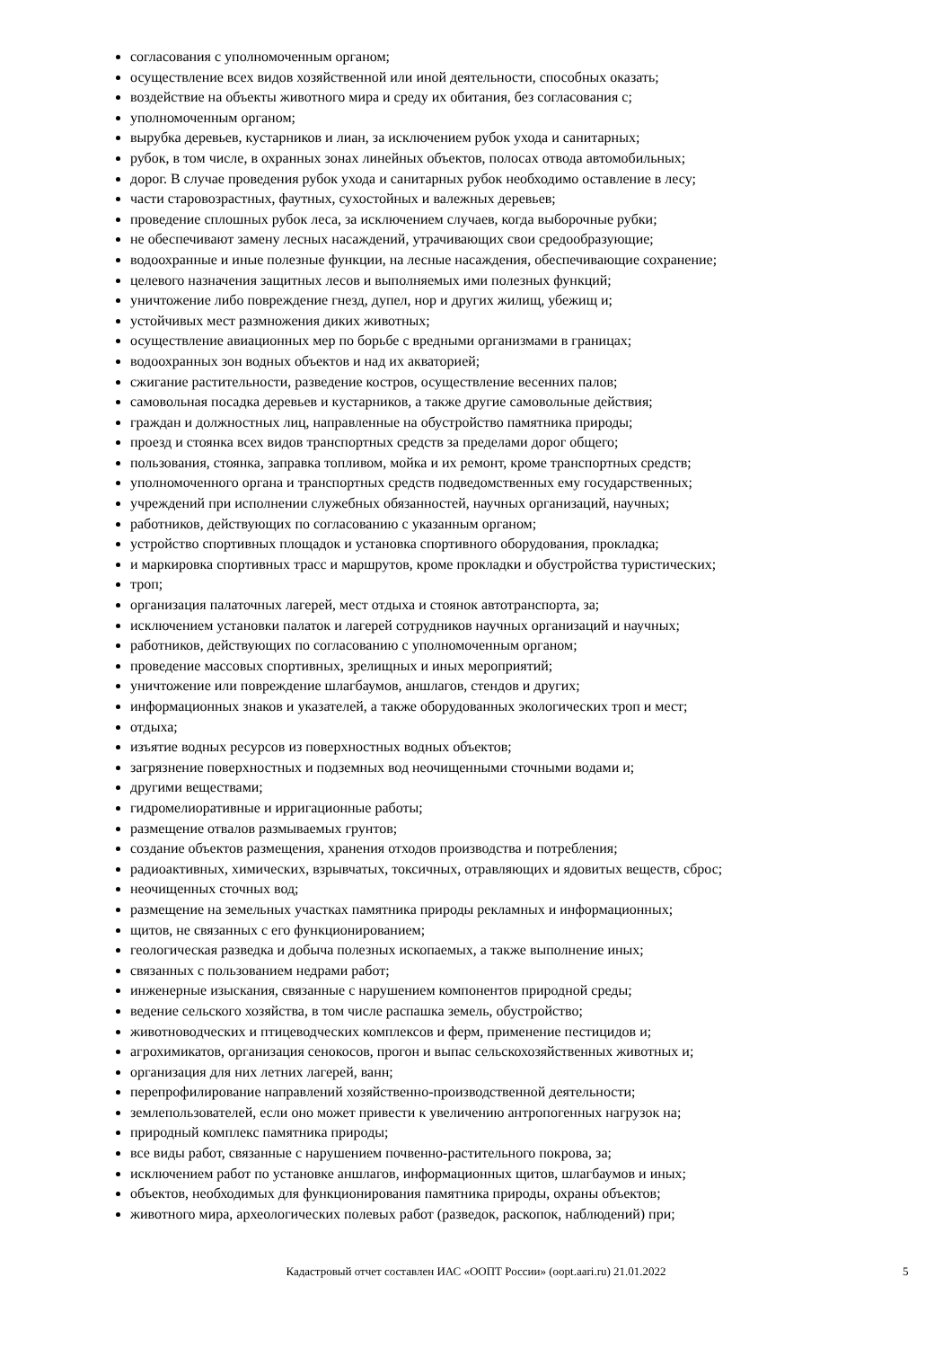согласования с уполномоченным органом;
осуществление всех видов хозяйственной или иной деятельности, способных оказать;
воздействие на объекты животного мира и среду их обитания, без согласования с;
уполномоченным органом;
вырубка деревьев, кустарников и лиан, за исключением рубок ухода и санитарных;
рубок, в том числе, в охранных зонах линейных объектов, полосах отвода автомобильных;
дорог. В случае проведения рубок ухода и санитарных рубок необходимо оставление в лесу;
части старовозрастных, фаутных, сухостойных и валежных деревьев;
проведение сплошных рубок леса, за исключением случаев, когда выборочные рубки;
не обеспечивают замену лесных насаждений, утрачивающих свои средообразующие;
водоохранные и иные полезные функции, на лесные насаждения, обеспечивающие сохранение;
целевого назначения защитных лесов и выполняемых ими полезных функций;
уничтожение либо повреждение гнезд, дупел, нор и других жилищ, убежищ и;
устойчивых мест размножения диких животных;
осуществление авиационных мер по борьбе с вредными организмами в границах;
водоохранных зон водных объектов и над их акваторией;
сжигание растительности, разведение костров, осуществление весенних палов;
самовольная посадка деревьев и кустарников, а также другие самовольные действия;
граждан и должностных лиц, направленные на обустройство памятника природы;
проезд и стоянка всех видов транспортных средств за пределами дорог общего;
пользования, стоянка, заправка топливом, мойка и их ремонт, кроме транспортных средств;
уполномоченного органа и транспортных средств подведомственных ему государственных;
учреждений при исполнении служебных обязанностей, научных организаций, научных;
работников, действующих по согласованию с указанным органом;
устройство спортивных площадок и установка спортивного оборудования, прокладка;
и маркировка спортивных трасс и маршрутов, кроме прокладки и обустройства туристических;
троп;
организация палаточных лагерей, мест отдыха и стоянок автотранспорта, за;
исключением установки палаток и лагерей сотрудников научных организаций и научных;
работников, действующих по согласованию с уполномоченным органом;
проведение массовых спортивных, зрелищных и иных мероприятий;
уничтожение или повреждение шлагбаумов, аншлагов, стендов и других;
информационных знаков и указателей, а также оборудованных экологических троп и мест;
отдыха;
изъятие водных ресурсов из поверхностных водных объектов;
загрязнение поверхностных и подземных вод неочищенными сточными водами и;
другими веществами;
гидромелиоративные и ирригационные работы;
размещение отвалов размываемых грунтов;
создание объектов размещения, хранения отходов производства и потребления;
радиоактивных, химических, взрывчатых, токсичных, отравляющих и ядовитых веществ, сброс;
неочищенных сточных вод;
размещение на земельных участках памятника природы рекламных и информационных;
щитов, не связанных с его функционированием;
геологическая разведка и добыча полезных ископаемых, а также выполнение иных;
связанных с пользованием недрами работ;
инженерные изыскания, связанные с нарушением компонентов природной среды;
ведение сельского хозяйства, в том числе распашка земель, обустройство;
животноводческих и птицеводческих комплексов и ферм, применение пестицидов и;
агрохимикатов, организация сенокосов, прогон и выпас сельскохозяйственных животных и;
организация для них летних лагерей, ванн;
перепрофилирование направлений хозяйственно-производственной деятельности;
землепользователей, если оно может привести к увеличению антропогенных нагрузок на;
природный комплекс памятника природы;
все виды работ, связанные с нарушением почвенно-растительного покрова, за;
исключением работ по установке аншлагов, информационных щитов, шлагбаумов и иных;
объектов, необходимых для функционирования памятника природы, охраны объектов;
животного мира, археологических полевых работ (разведок, раскопок, наблюдений) при;
Кадастровый отчет составлен ИАС «ООПТ России» (oopt.aari.ru) 21.01.2022
5